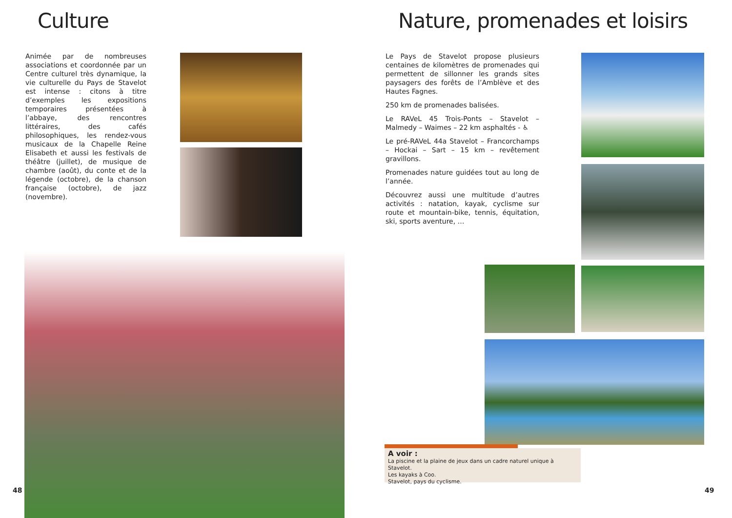Culture
Animée par de nombreuses associations et coordonnée par un Centre culturel très dynamique, la vie culturelle du Pays de Stavelot est intense : citons à titre d’exemples les expositions temporaires présentées à l’abbaye, des rencontres littéraires, des cafés philosophiques, les rendez-vous musicaux de la Chapelle Reine Elisabeth et aussi les festivals de théâtre (juillet), de musique de chambre (août), du conte et de la légende (octobre), de la chanson française (octobre), de jazz (novembre).
48
Nature, promenades et loisirs
Le Pays de Stavelot propose plusieurs centaines de kilomètres de promenades qui permettent de sillonner les grands sites paysagers des forêts de l’Amblève et des Hautes Fagnes.
250 km de promenades balisées.
Le RAVeL 45 Trois-Ponts – Stavelot – Malmedy – Waimes – 22 km asphaltés - ♿
Le pré-RAVeL 44a Stavelot – Francorchamps – Hockai – Sart – 15 km – revêtement gravillons.
Promenades nature guidées tout au long de l’année.
Découvrez aussi une multitude d’autres activités : natation, kayak, cyclisme sur route et mountain-bike, tennis, équitation, ski, sports aventure, …
A voir :
La piscine et la plaine de jeux dans un cadre naturel unique à Stavelot.
Les kayaks à Coo.
Stavelot, pays du cyclisme.
49